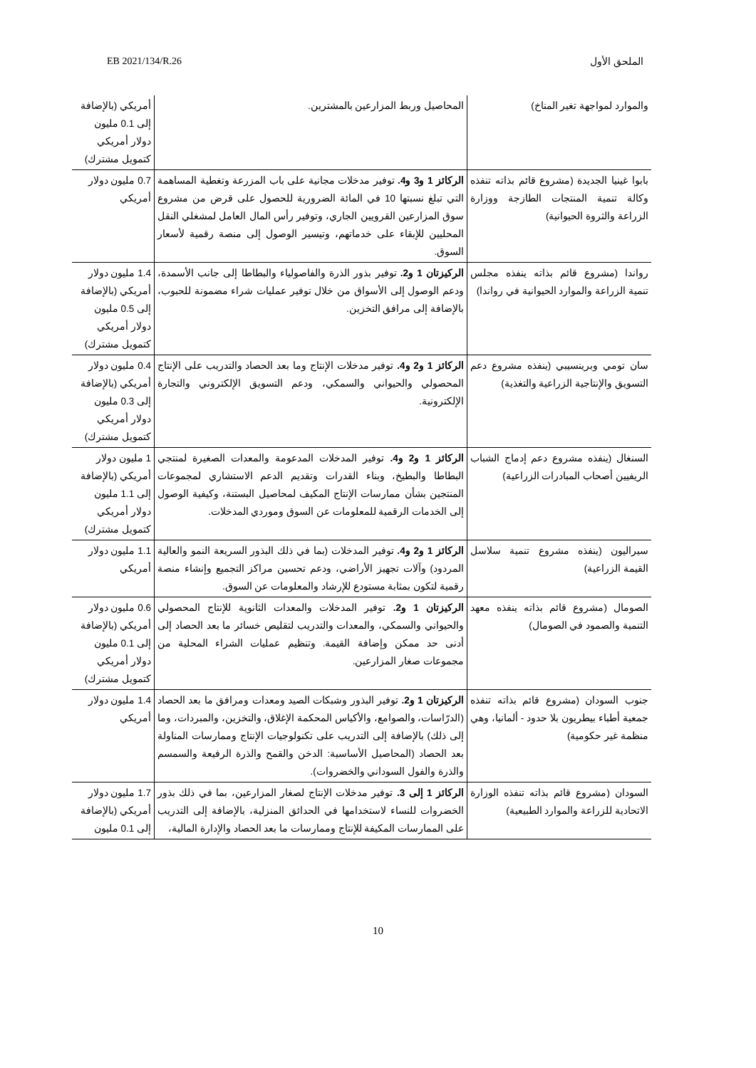EB 2021/134/R.26 الملحق الأول
| والموارد لمواجهة تغير المناخ) | المحاصيل وربط المزارعين بالمشترين. | أمريكي (بالإضافة إلى 0.1 مليون دولار أمريكي كتمويل مشترك) |
| بابوا غينيا الجديدة (مشروع قائم بذاته تنفذه وكالة تنمية المنتجات الطازجة ووزارة الزراعة والثروة الحيوانية) | الركائز 1 و3 و4. توفير مدخلات مجانية على باب المزرعة وتغطية المساهمة التي تبلغ نسبتها 10 في المائة الضرورية للحصول على قرض من مشروع سوق المزارعين القرويين الجاري، وتوفير رأس المال العامل لمشغلي النقل المحليين للإبقاء على خدماتهم، وتيسير الوصول إلى منصة رقمية لأسعار السوق. | 0.7 مليون دولار أمريكي |
| رواندا (مشروع قائم بذاته ينفذه مجلس تنمية الزراعة والموارد الحيوانية في رواندا) | الركيزتان 1 و2. توفير بذور الذرة والفاصولياء والبطاطا إلى جانب الأسمدة، ودعم الوصول إلى الأسواق من خلال توفير عمليات شراء مضمونة للحبوب، بالإضافة إلى مرافق التخزين. | 1.4 مليون دولار أمريكي (بالإضافة إلى 0.5 مليون دولار أمريكي كتمويل مشترك) |
| سان تومي وبرينسيبي (ينفذه مشروع دعم التسويق والإنتاجية الزراعية والتغذية) | الركائز 1 و2 و4. توفير مدخلات الإنتاج وما بعد الحصاد والتدريب على الإنتاج المحصولي والحيواني والسمكي، ودعم التسويق الإلكتروني والتجارة الإلكترونية. | 0.4 مليون دولار أمريكي (بالإضافة إلى 0.3 مليون دولار أمريكي كتمويل مشترك) |
| السنغال (ينفذه مشروع دعم إدماج الشباب الريفيين أصحاب المبادرات الزراعية) | الركائز 1 و2 و4. توفير المدخلات المدعومة والمعدات الصغيرة لمنتجي البطاطا والبطيخ، وبناء القدرات وتقديم الدعم الاستشاري لمجموعات المنتجين بشأن ممارسات الإنتاج المكيف لمحاصيل البستنة، وكيفية الوصول إلى الخدمات الرقمية للمعلومات عن السوق وموردي المدخلات. | 1 مليون دولار أمريكي (بالإضافة إلى 1.1 مليون دولار أمريكي كتمويل مشترك) |
| سيراليون (ينفذه مشروع تنمية سلاسل القيمة الزراعية) | الركائز 1 و2 و4. توفير المدخلات (بما في ذلك البذور السريعة النمو والعالية المردود) وآلات تجهيز الأراضي، ودعم تحسين مراكز التجميع وإنشاء منصة رقمية لتكون بمثابة مستودع للإرشاد والمعلومات عن السوق. | 1.1 مليون دولار أمريكي |
| الصومال (مشروع قائم بذاته ينفذه معهد التنمية والصمود في الصومال) | الركيزتان 1 و2. توفير المدخلات والمعدات الثانوية للإنتاج المحصولي والحيواني والسمكي، والمعدات والتدريب لتقليص خسائر ما بعد الحصاد إلى أدنى حد ممكن وإضافة القيمة. وتنظيم عمليات الشراء المحلية من مجموعات صغار المزارعين. | 0.6 مليون دولار أمريكي (بالإضافة إلى 0.1 مليون دولار أمريكي كتمويل مشترك) |
| جنوب السودان (مشروع قائم بذاته تنفذه جمعية أطباء بيطريون بلا حدود - ألمانيا، وهي منظمة غير حكومية) | الركيزتان 1 و2. توفير البذور وشبكات الصيد ومعدات ومرافق ما بعد الحصاد (الدرّاسات، والصوامع، والأكياس المحكمة الإغلاق، والتخزين، والمبردات، وما إلى ذلك) بالإضافة إلى التدريب على تكنولوجيات الإنتاج وممارسات المناولة بعد الحصاد (المحاصيل الأساسية: الدخن والقمح والذرة الرفيعة والسمسم والذرة والفول السوداني والخضروات). | 1.4 مليون دولار أمريكي |
| السودان (مشروع قائم بذاته تنفذه الوزارة الاتحادية للزراعة والموارد الطبيعية) | الركائز 1 إلى 3. توفير مدخلات الإنتاج لصغار المزارعين، بما في ذلك بذور الخضروات للنساء لاستخدامها في الحدائق المنزلية، بالإضافة إلى التدريب على الممارسات المكيفة للإنتاج وممارسات ما بعد الحصاد والإدارة المالية، | 1.7 مليون دولار أمريكي (بالإضافة إلى 0.1 مليون |
10